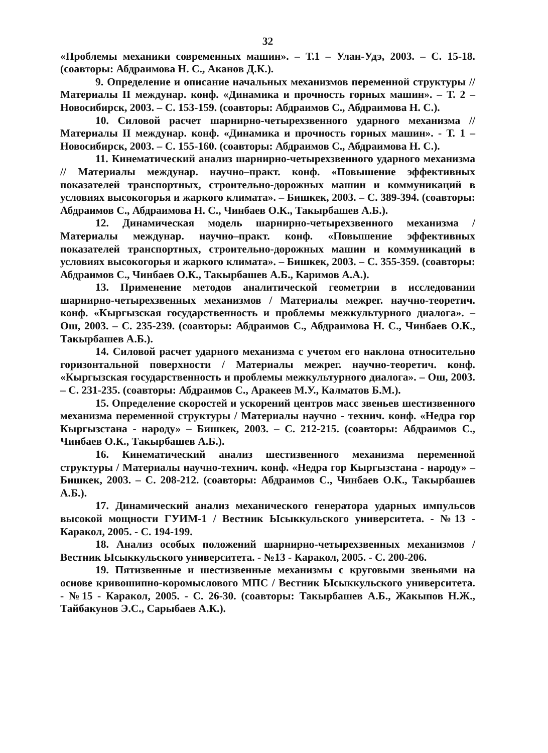32
«Проблемы механики современных машин». – Т.1 – Улан-Удэ, 2003. – С. 15-18. (соавторы: Абдраимова Н. С., Аканов Д.К.).
9. Определение и описание начальных механизмов переменной структуры // Материалы II междунар. конф. «Динамика и прочность горных машин». – Т. 2 – Новосибирск, 2003. – С. 153-159. (соавторы: Абдраимов С., Абдраимова Н. С.).
10. Силовой расчет шарнирно-четырехзвенного ударного механизма // Материалы II междунар. конф. «Динамика и прочность горных машин». - Т. 1 – Новосибирск, 2003. – С. 155-160. (соавторы: Абдраимов С., Абдраимова Н. С.).
11. Кинематический анализ шарнирно-четырехзвенного ударного механизма // Материалы междунар. научно–практ. конф. «Повышение эффективных показателей транспортных, строительно-дорожных машин и коммуникаций в условиях высокогорья и жаркого климата». – Бишкек, 2003. – С. 389-394. (соавторы: Абдраимов С., Абдраимова Н. С., Чинбаев О.К., Такырбашев А.Б.).
12. Динамическая модель шарнирно-четырехзвенного механизма / Материалы междунар. научно–практ. конф. «Повышение эффективных показателей транспортных, строительно-дорожных машин и коммуникаций в условиях высокогорья и жаркого климата». – Бишкек, 2003. – С. 355-359. (соавторы: Абдраимов С., Чинбаев О.К., Такырбашев А.Б., Каримов А.А.).
13. Применение методов аналитической геометрии в исследовании шарнирно-четырехзвенных механизмов / Материалы межрег. научно-теоретич. конф. «Кыргызская государственность и проблемы межкультурного диалога». – Ош, 2003. – С. 235-239. (соавторы: Абдраимов С., Абдраимова Н. С., Чинбаев О.К., Такырбашев А.Б.).
14. Силовой расчет ударного механизма с учетом его наклона относительно горизонтальной поверхности / Материалы межрег. научно-теоретич. конф. «Кыргызская государственность и проблемы межкультурного диалога». – Ош, 2003. – С. 231-235. (соавторы: Абдраимов С., Аракеев М.У., Калматов Б.М.).
15. Определение скоростей и ускорений центров масс звеньев шестизвенного механизма переменной структуры / Материалы научно - технич. конф. «Недра гор Кыргызстана - народу» – Бишкек, 2003. – С. 212-215. (соавторы: Абдраимов С., Чинбаев О.К., Такырбашев А.Б.).
16. Кинематический анализ шестизвенного механизма переменной структуры / Материалы научно-технич. конф. «Недра гор Кыргызстана - народу» – Бишкек, 2003. – С. 208-212. (соавторы: Абдраимов С., Чинбаев О.К., Такырбашев А.Б.).
17. Динамический анализ механического генератора ударных импульсов высокой мощности ГУИМ-1 / Вестник Ысыккульского университета. - №13 - Каракол, 2005. - С. 194-199.
18. Анализ особых положений шарнирно-четырехзвенных механизмов / Вестник Ысыккульского университета. - №13 - Каракол, 2005. - С. 200-206.
19. Пятизвенные и шестизвенные механизмы с круговыми звеньями на основе кривошипно-коромыслового МПС / Вестник Ысыккульского университета. - №15 - Каракол, 2005. - С. 26-30. (соавторы: Такырбашев А.Б., Жакыпов Н.Ж., Тайбакунов Э.С., Сарыбаев А.К.).